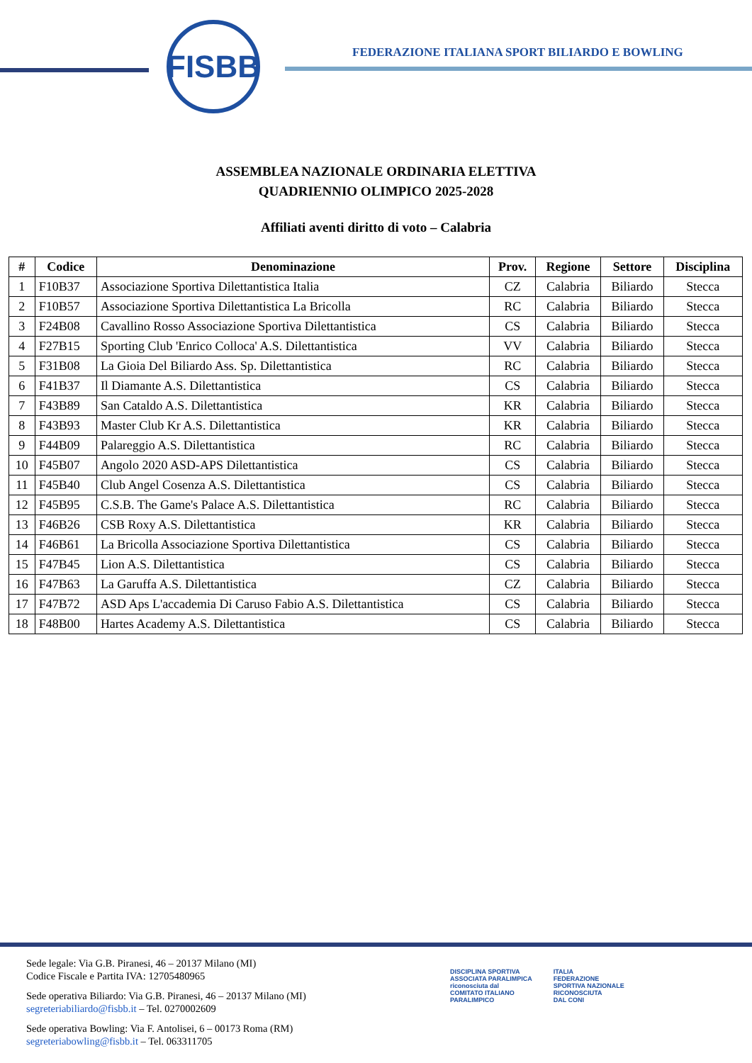FISBB
FEDERAZIONE ITALIANA SPORT BILIARDO E BOWLING
ASSEMBLEA NAZIONALE ORDINARIA ELETTIVA
QUADRIENNIO OLIMPICO 2025-2028
Affiliati aventi diritto di voto – Calabria
| # | Codice | Denominazione | Prov. | Regione | Settore | Disciplina |
| --- | --- | --- | --- | --- | --- | --- |
| 1 | F10B37 | Associazione Sportiva Dilettantistica Italia | CZ | Calabria | Biliardo | Stecca |
| 2 | F10B57 | Associazione Sportiva Dilettantistica La Bricolla | RC | Calabria | Biliardo | Stecca |
| 3 | F24B08 | Cavallino Rosso Associazione Sportiva Dilettantistica | CS | Calabria | Biliardo | Stecca |
| 4 | F27B15 | Sporting Club 'Enrico Colloca' A.S. Dilettantistica | VV | Calabria | Biliardo | Stecca |
| 5 | F31B08 | La Gioia Del Biliardo Ass. Sp. Dilettantistica | RC | Calabria | Biliardo | Stecca |
| 6 | F41B37 | Il Diamante A.S. Dilettantistica | CS | Calabria | Biliardo | Stecca |
| 7 | F43B89 | San Cataldo A.S. Dilettantistica | KR | Calabria | Biliardo | Stecca |
| 8 | F43B93 | Master Club Kr A.S. Dilettantistica | KR | Calabria | Biliardo | Stecca |
| 9 | F44B09 | Palareggio A.S. Dilettantistica | RC | Calabria | Biliardo | Stecca |
| 10 | F45B07 | Angolo 2020 ASD-APS Dilettantistica | CS | Calabria | Biliardo | Stecca |
| 11 | F45B40 | Club Angel Cosenza A.S. Dilettantistica | CS | Calabria | Biliardo | Stecca |
| 12 | F45B95 | C.S.B. The Game's Palace A.S. Dilettantistica | RC | Calabria | Biliardo | Stecca |
| 13 | F46B26 | CSB Roxy A.S. Dilettantistica | KR | Calabria | Biliardo | Stecca |
| 14 | F46B61 | La Bricolla Associazione Sportiva Dilettantistica | CS | Calabria | Biliardo | Stecca |
| 15 | F47B45 | Lion A.S. Dilettantistica | CS | Calabria | Biliardo | Stecca |
| 16 | F47B63 | La Garuffa A.S. Dilettantistica | CZ | Calabria | Biliardo | Stecca |
| 17 | F47B72 | ASD Aps L'accademia Di Caruso Fabio A.S. Dilettantistica | CS | Calabria | Biliardo | Stecca |
| 18 | F48B00 | Hartes Academy A.S. Dilettantistica | CS | Calabria | Biliardo | Stecca |
Sede legale: Via G.B. Piranesi, 46 – 20137 Milano (MI)
Codice Fiscale e Partita IVA: 12705480965
Sede operativa Biliardo: Via G.B. Piranesi, 46 – 20137 Milano (MI)
segreteriabiliardo@fisbb.it – Tel. 0270002609
Sede operativa Bowling: Via F. Antolisei, 6 – 00173 Roma (RM)
segreteriabowling@fisbb.it – Tel. 063311705
DISCIPLINA SPORTIVA
ASSOCIATA PARALIMPICA
riconosciuta dal
COMITATO ITALIANO
PARALIMPICO
ITALIA
FEDERAZIONE
SPORTIVA NAZIONALE
RICONOSCIUTA
DAL CONI